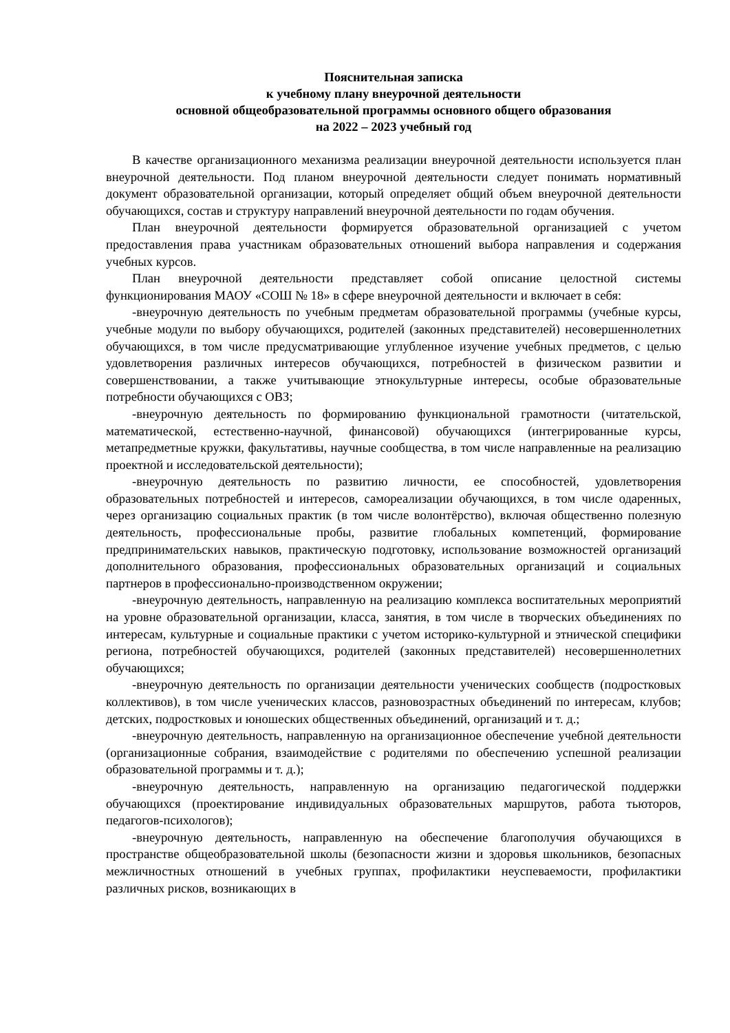Пояснительная записка
к учебному плану внеурочной деятельности
основной общеобразовательной программы основного общего образования
на 2022 – 2023 учебный год
В качестве организационного механизма реализации внеурочной деятельности используется план внеурочной деятельности. Под планом внеурочной деятельности следует понимать нормативный документ образовательной организации, который определяет общий объем внеурочной деятельности обучающихся, состав и структуру направлений внеурочной деятельности по годам обучения.
План внеурочной деятельности формируется образовательной организацией с учетом предоставления права участникам образовательных отношений выбора направления и содержания учебных курсов.
План внеурочной деятельности представляет собой описание целостной системы функционирования МАОУ «СОШ № 18» в сфере внеурочной деятельности и включает в себя:
-внеурочную деятельность по учебным предметам образовательной программы (учебные курсы, учебные модули по выбору обучающихся, родителей (законных представителей) несовершеннолетних обучающихся, в том числе предусматривающие углубленное изучение учебных предметов, с целью удовлетворения различных интересов обучающихся, потребностей в физическом развитии и совершенствовании, а также учитывающие этнокультурные интересы, особые образовательные потребности обучающихся с ОВЗ;
-внеурочную деятельность по формированию функциональной грамотности (читательской, математической, естественно-научной, финансовой) обучающихся (интегрированные курсы, метапредметные кружки, факультативы, научные сообщества, в том числе направленные на реализацию проектной и исследовательской деятельности);
-внеурочную деятельность по развитию личности, ее способностей, удовлетворения образовательных потребностей и интересов, самореализации обучающихся, в том числе одаренных, через организацию социальных практик (в том числе волонтёрство), включая общественно полезную деятельность, профессиональные пробы, развитие глобальных компетенций, формирование предпринимательских навыков, практическую подготовку, использование возможностей организаций дополнительного образования, профессиональных образовательных организаций и социальных партнеров в профессионально-производственном окружении;
-внеурочную деятельность, направленную на реализацию комплекса воспитательных мероприятий на уровне образовательной организации, класса, занятия, в том числе в творческих объединениях по интересам, культурные и социальные практики с учетом историко-культурной и этнической специфики региона, потребностей обучающихся, родителей (законных представителей) несовершеннолетних обучающихся;
-внеурочную деятельность по организации деятельности ученических сообществ (подростковых коллективов), в том числе ученических классов, разновозрастных объединений по интересам, клубов; детских, подростковых и юношеских общественных объединений, организаций и т. д.;
-внеурочную деятельность, направленную на организационное обеспечение учебной деятельности (организационные собрания, взаимодействие с родителями по обеспечению успешной реализации образовательной программы и т. д.);
-внеурочную деятельность, направленную на организацию педагогической поддержки обучающихся (проектирование индивидуальных образовательных маршрутов, работа тьюторов, педагогов-психологов);
-внеурочную деятельность, направленную на обеспечение благополучия обучающихся в пространстве общеобразовательной школы (безопасности жизни и здоровья школьников, безопасных межличностных отношений в учебных группах, профилактики неуспеваемости, профилактики различных рисков, возникающих в